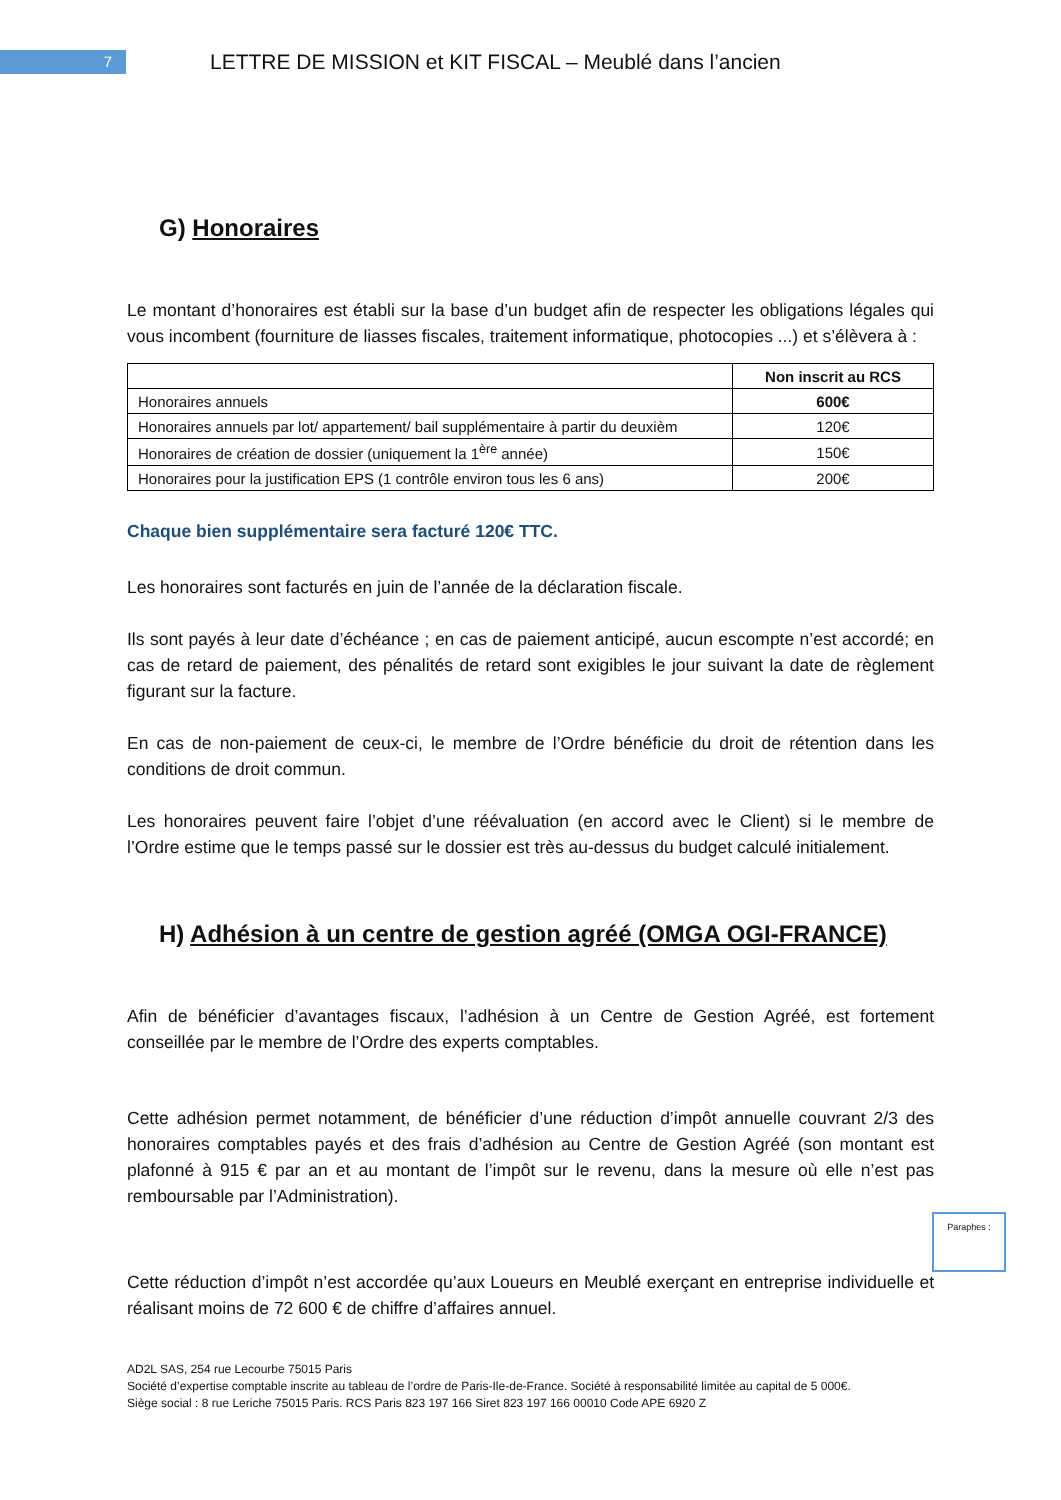7
LETTRE DE MISSION et KIT FISCAL – Meublé dans l’ancien
G) Honoraires
Le montant d’honoraires est établi sur la base d’un budget afin de respecter les obligations légales qui vous incombent (fourniture de liasses fiscales, traitement informatique, photocopies ...) et s’élèvera à :
| | Non inscrit au RCS |
| --- | --- |
| Honoraires annuels | 600€ |
| Honoraires annuels par lot/ appartement/ bail supplémentaire à partir du deuxièm | 120€ |
| Honoraires de création de dossier (uniquement la 1<sup>ère</sup> année) | 150€ |
| Honoraires pour la justification EPS (1 contrôle environ tous les 6 ans) | 200€ |
Chaque bien supplémentaire sera facturé 120€ TTC.
Les honoraires sont facturés en juin de l’année de la déclaration fiscale.
Ils sont payés à leur date d’échéance ; en cas de paiement anticipé, aucun escompte n’est accordé; en cas de retard de paiement, des pénalités de retard sont exigibles le jour suivant la date de règlement figurant sur la facture.
En cas de non-paiement de ceux-ci, le membre de l’Ordre bénéficie du droit de rétention dans les conditions de droit commun.
Les honoraires peuvent faire l’objet d’une réévaluation (en accord avec le Client) si le membre de l’Ordre estime que le temps passé sur le dossier est très au-dessus du budget calculé initialement.
H) Adhésion à un centre de gestion agréé (OMGA OGI-FRANCE)
Afin de bénéficier d’avantages fiscaux, l’adhésion à un Centre de Gestion Agréé, est fortement conseillée par le membre de l’Ordre des experts comptables.
Cette adhésion permet notamment, de bénéficier d’une réduction d’impôt annuelle couvrant 2/3 des honoraires comptables payés et des frais d’adhésion au Centre de Gestion Agréé (son montant est plafonné à 915 € par an et au montant de l’impôt sur le revenu, dans la mesure où elle n’est pas remboursable par l’Administration).
Cette réduction d’impôt n’est accordée qu’aux Loueurs en Meublé exerçant en entreprise individuelle et réalisant moins de 72 600 € de chiffre d’affaires annuel.
AD2L SAS, 254 rue Lecourbe 75015 Paris
Société d’expertise comptable inscrite au tableau de l’ordre de Paris-Ile-de-France. Société à responsabilité limitée au capital de 5 000€.
Siège social : 8 rue Leriche 75015 Paris. RCS Paris 823 197 166 Siret 823 197 166 00010 Code APE 6920 Z
Paraphes :